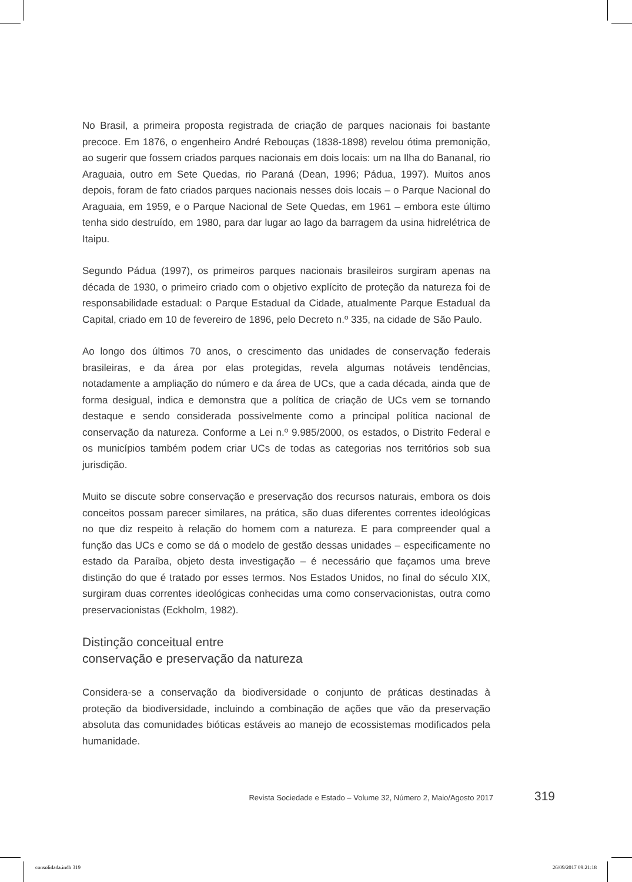No Brasil, a primeira proposta registrada de criação de parques nacionais foi bastante precoce. Em 1876, o engenheiro André Rebouças (1838-1898) revelou ótima premonição, ao sugerir que fossem criados parques nacionais em dois locais: um na Ilha do Bananal, rio Araguaia, outro em Sete Quedas, rio Paraná (Dean, 1996; Pádua, 1997). Muitos anos depois, foram de fato criados parques nacionais nesses dois locais – o Parque Nacional do Araguaia, em 1959, e o Parque Nacional de Sete Quedas, em 1961 – embora este último tenha sido destruído, em 1980, para dar lugar ao lago da barragem da usina hidrelétrica de Itaipu.
Segundo Pádua (1997), os primeiros parques nacionais brasileiros surgiram apenas na década de 1930, o primeiro criado com o objetivo explícito de proteção da natureza foi de responsabilidade estadual: o Parque Estadual da Cidade, atualmente Parque Estadual da Capital, criado em 10 de fevereiro de 1896, pelo Decreto n.º 335, na cidade de São Paulo.
Ao longo dos últimos 70 anos, o crescimento das unidades de conservação federais brasileiras, e da área por elas protegidas, revela algumas notáveis tendências, notadamente a ampliação do número e da área de UCs, que a cada década, ainda que de forma desigual, indica e demonstra que a política de criação de UCs vem se tornando destaque e sendo considerada possivelmente como a principal política nacional de conservação da natureza. Conforme a Lei n.º 9.985/2000, os estados, o Distrito Federal e os municípios também podem criar UCs de todas as categorias nos territórios sob sua jurisdição.
Muito se discute sobre conservação e preservação dos recursos naturais, embora os dois conceitos possam parecer similares, na prática, são duas diferentes correntes ideológicas no que diz respeito à relação do homem com a natureza. E para compreender qual a função das UCs e como se dá o modelo de gestão dessas unidades – especificamente no estado da Paraíba, objeto desta investigação – é necessário que façamos uma breve distinção do que é tratado por esses termos. Nos Estados Unidos, no final do século XIX, surgiram duas correntes ideológicas conhecidas uma como conservacionistas, outra como preservacionistas (Eckholm, 1982).
Distinção conceitual entre
conservação e preservação da natureza
Considera-se a conservação da biodiversidade o conjunto de práticas destinadas à proteção da biodiversidade, incluindo a combinação de ações que vão da preservação absoluta das comunidades bióticas estáveis ao manejo de ecossistemas modificados pela humanidade.
Revista Sociedade e Estado – Volume 32, Número 2, Maio/Agosto 2017 319
consolidada.indb 319 26/09/2017 09:21:18